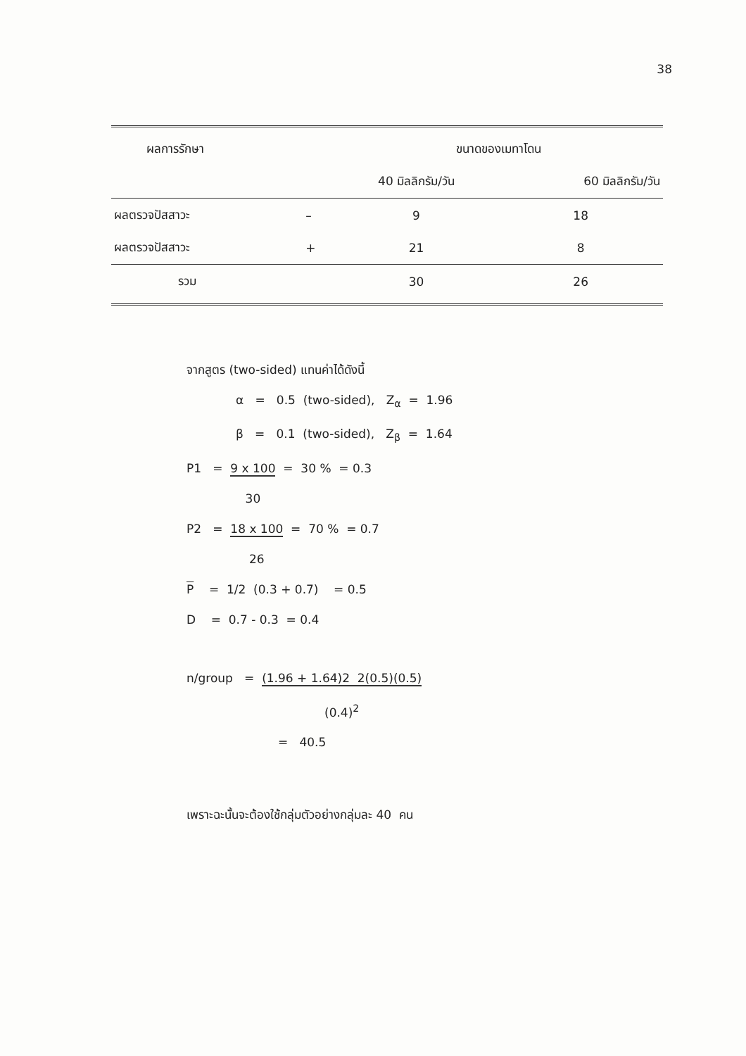38
| ผลการรักษา | | ขนาดของเมทาโดน | |
| --- | --- | --- | --- |
| | | 40 มิลลิกรัม/วัน | 60 มิลลิกรัม/วัน |
| ผลตรวจปัสสาวะ | – | 9 | 18 |
| ผลตรวจปัสสาวะ | + | 21 | 8 |
| รวม | | 30 | 26 |
จากสูตร (two-sided) แทนค่าได้ดังนี้
α = 0.5 (two-sided), Z<sub>α</sub> = 1.96
β = 0.1 (two-sided), Z<sub>β</sub> = 1.64
P1 = 9 x 100
30 = 30 % = 0.3
P2 = 18 x 100
26 = 70 % = 0.7
P = 1/2 (0.3 + 0.7) = 0.5
D = 0.7 - 0.3 = 0.4
n/group = (1.96 + 1.64)2 2(0.5)(0.5)
(0.4)<sup>2</sup>
= 40.5
เพราะฉะนั้นจะต้องใช้กลุ่มตัวอย่างกลุ่มละ 40 คน